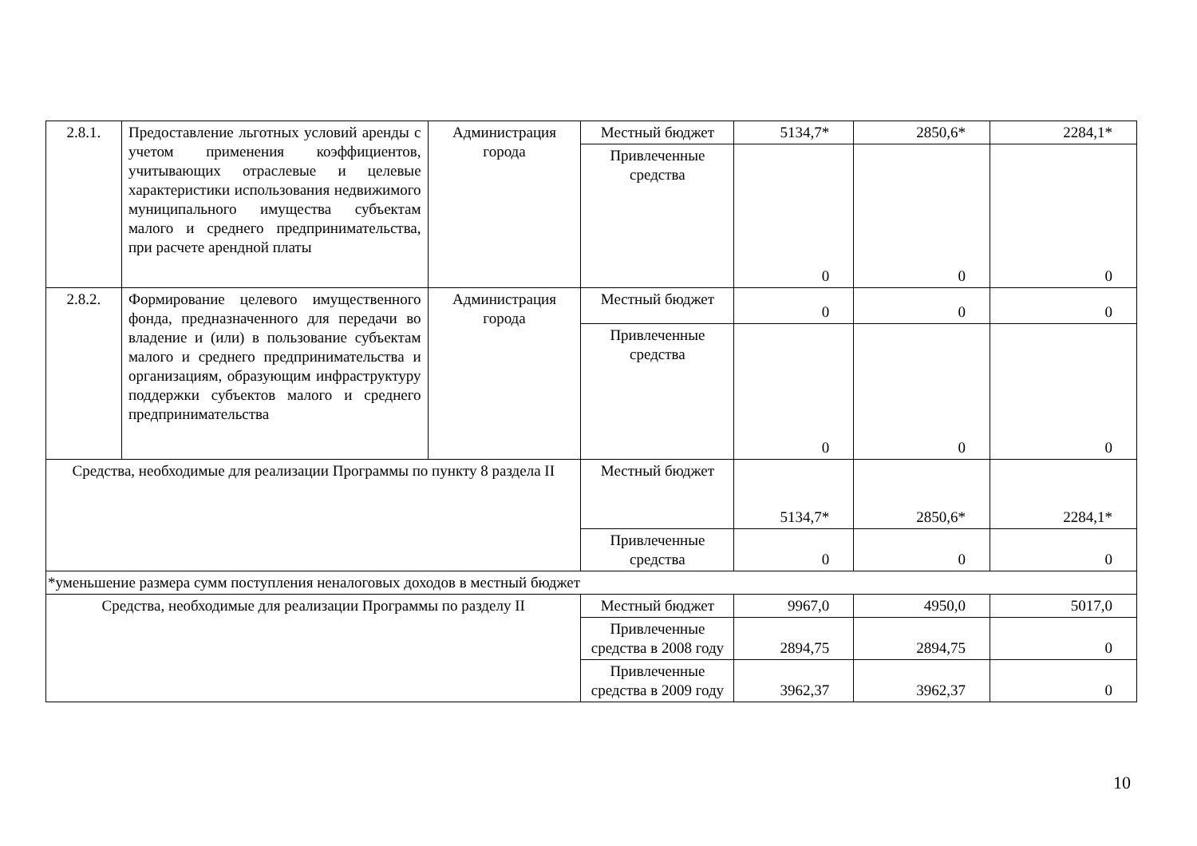| 2.8.1. | Предоставление льготных условий аренды с учетом применения коэффициентов, учитывающих отраслевые и целевые характеристики использования недвижимого муниципального имущества субъектам малого и среднего предпринимательства, при расчете арендной платы | Администрация города | Местный бюджет | 5134,7* | 2850,6* | 2284,1* |
| | | | Привлеченные средства | 0 | 0 | 0 |
| 2.8.2. | Формирование целевого имущественного фонда, предназначенного для передачи во владение и (или) в пользование субъектам малого и среднего предпринимательства и организациям, образующим инфраструктуру поддержки субъектов малого и среднего предпринимательства | Администрация города | Местный бюджет | 0 | 0 | 0 |
| | | | Привлеченные средства | 0 | 0 | 0 |
| Средства, необходимые для реализации Программы по пункту 8 раздела II | | | Местный бюджет | 5134,7* | 2850,6* | 2284,1* |
| | | | Привлеченные средства | 0 | 0 | 0 |
| *уменьшение размера сумм поступления неналоговых доходов в местный бюджет | | | | | | |
| Средства, необходимые для реализации Программы по разделу II | | | Местный бюджет | 9967,0 | 4950,0 | 5017,0 |
| | | | Привлеченные средства в 2008 году | 2894,75 | 2894,75 | 0 |
| | | | Привлеченные средства в 2009 году | 3962,37 | 3962,37 | 0 |
10